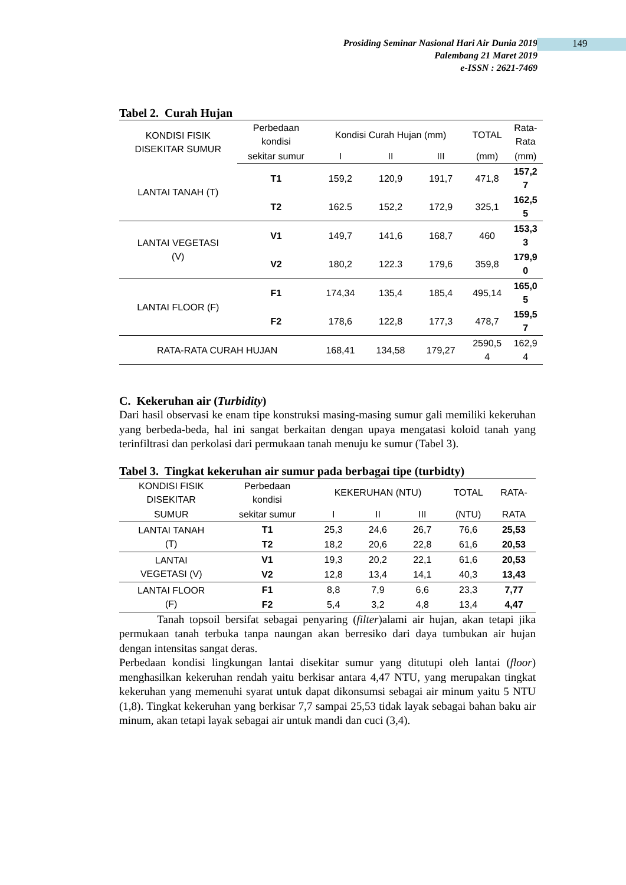Prosiding Seminar Nasional Hari Air Dunia 2019
Palembang 21 Maret 2019
e-ISSN : 2621-7469
149
Tabel 2. Curah Hujan
| KONDISI FISIK DISEKITAR SUMUR | Perbedaan kondisi | Kondisi Curah Hujan (mm) | | | TOTAL | Rata- Rata |
| --- | --- | --- | --- | --- | --- | --- |
| | sekitar sumur | I | II | III | (mm) | (mm) |
| LANTAI TANAH (T) | T1 | 159,2 | 120,9 | 191,7 | 471,8 | 157,2 7 |
| | T2 | 162.5 | 152,2 | 172,9 | 325,1 | 162,5 5 |
| LANTAI VEGETASI (V) | V1 | 149,7 | 141,6 | 168,7 | 460 | 153,3 3 |
| | V2 | 180,2 | 122.3 | 179,6 | 359,8 | 179,9 0 |
| LANTAI FLOOR (F) | F1 | 174,34 | 135,4 | 185,4 | 495,14 | 165,0 5 |
| | F2 | 178,6 | 122,8 | 177,3 | 478,7 | 159,5 7 |
| RATA-RATA CURAH HUJAN | | 168,41 | 134,58 | 179,27 | 2590,5 4 | 162,9 4 |
C. Kekeruhan air (Turbidity)
Dari hasil observasi ke enam tipe konstruksi masing-masing sumur gali memiliki kekeruhan yang berbeda-beda, hal ini sangat berkaitan dengan upaya mengatasi koloid tanah yang terinfiltrasi dan perkolasi dari permukaan tanah menuju ke sumur (Tabel 3).
Tabel 3. Tingkat kekeruhan air sumur pada berbagai tipe (turbidty)
| KONDISI FISIK DISEKITAR | Perbedaan kondisi | KEKERUHAN (NTU) | | | TOTAL | RATA- |
| --- | --- | --- | --- | --- | --- | --- |
| SUMUR | sekitar sumur | I | II | III | (NTU) | RATA |
| LANTAI TANAH (T) | T1 | 25,3 | 24,6 | 26,7 | 76,6 | 25,53 |
| | T2 | 18,2 | 20,6 | 22,8 | 61,6 | 20,53 |
| LANTAI VEGETASI (V) | V1 | 19,3 | 20,2 | 22,1 | 61,6 | 20,53 |
| | V2 | 12,8 | 13,4 | 14,1 | 40,3 | 13,43 |
| LANTAI FLOOR (F) | F1 | 8,8 | 7,9 | 6,6 | 23,3 | 7,77 |
| | F2 | 5,4 | 3,2 | 4,8 | 13,4 | 4,47 |
Tanah topsoil bersifat sebagai penyaring (filter)alami air hujan, akan tetapi jika permukaan tanah terbuka tanpa naungan akan berresiko dari daya tumbukan air hujan dengan intensitas sangat deras.
Perbedaan kondisi lingkungan lantai disekitar sumur yang ditutupi oleh lantai (floor) menghasilkan kekeruhan rendah yaitu berkisar antara 4,47 NTU, yang merupakan tingkat kekeruhan yang memenuhi syarat untuk dapat dikonsumsi sebagai air minum yaitu 5 NTU (1,8). Tingkat kekeruhan yang berkisar 7,7 sampai 25,53 tidak layak sebagai bahan baku air minum, akan tetapi layak sebagai air untuk mandi dan cuci (3,4).